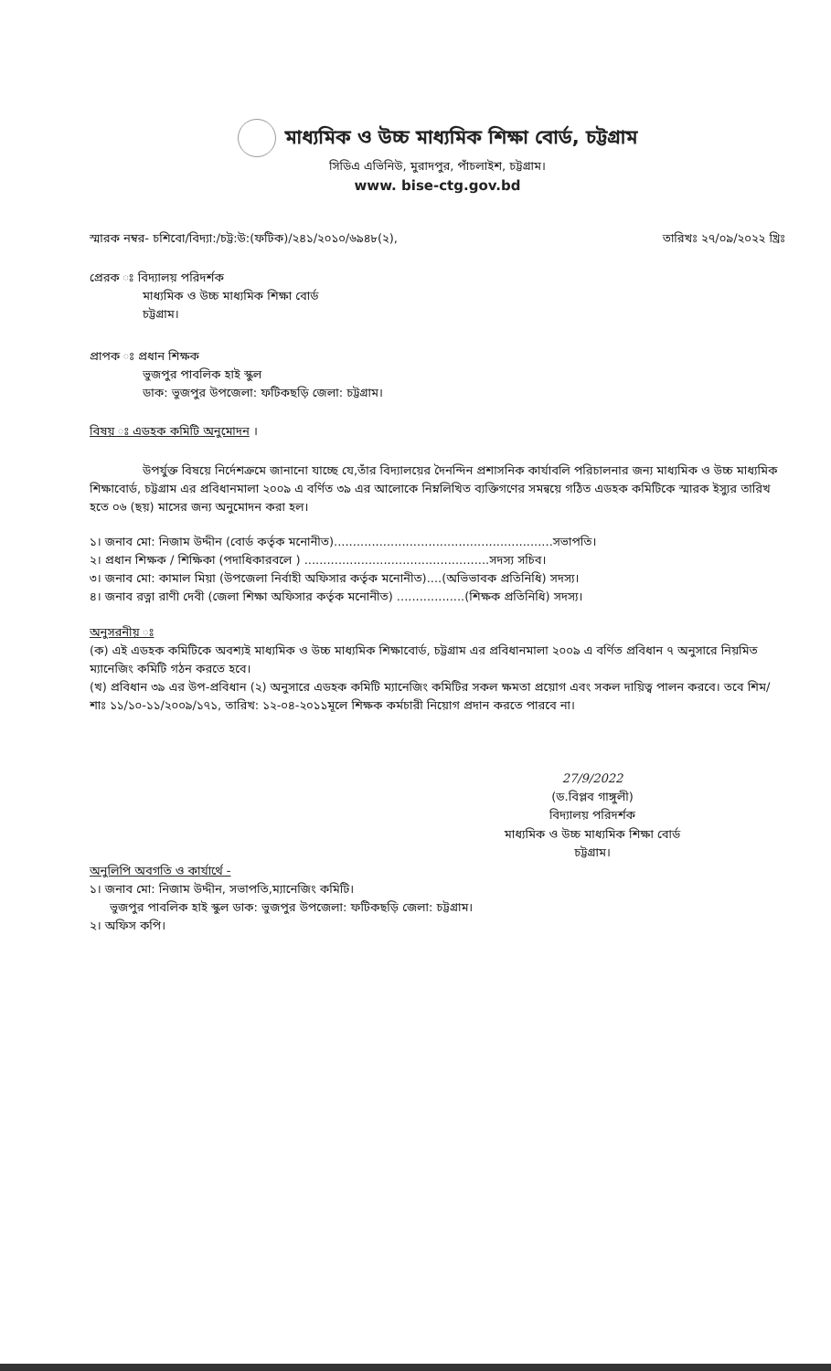মাধ্যমিক ও উচ্চ মাধ্যমিক শিক্ষা বোর্ড, চট্টগ্রাম
সিডিএ এভিনিউ, মুরাদপুর, পাঁচলাইশ, চট্টগ্রাম।
www. bise-ctg.gov.bd
স্মারক নম্বর- চশিবো/বিদ্যা:/চট্ট:উ:(ফটিক)/২৪১/২০১০/৬৯৪৮(২), তারিখঃ ২৭/০৯/২০২২ খ্রিঃ
প্রেরক ঃ বিদ্যালয় পরিদর্শক
মাধ্যমিক ও উচ্চ মাধ্যমিক শিক্ষা বোর্ড
চট্টগ্রাম।
প্রাপক ঃ প্রধান শিক্ষক
ভুজপুর পাবলিক হাই স্কুল
ডাক: ভুজপুর উপজেলা: ফটিকছড়ি জেলা: চট্টগ্রাম।
বিষয় ঃ এডহক কমিটি অনুমোদন ।
উপর্যুক্ত বিষয়ে নির্দেশক্রমে জানানো যাচ্ছে যে,তাঁর বিদ্যালয়ের দৈনন্দিন প্রশাসনিক কার্যাবলি পরিচালনার জন্য মাধ্যমিক ও উচ্চ মাধ্যমিক শিক্ষাবোর্ড, চট্টগ্রাম এর প্রবিধানমালা ২০০৯ এ বর্ণিত ৩৯ এর আলোকে নিম্নলিখিত ব্যক্তিগণের সমন্বয়ে গঠিত এডহক কমিটিকে স্মারক ইস্যুর তারিখ হতে ০৬ (ছয়) মাসের জন্য অনুমোদন করা হল।
১। জনাব মো: নিজাম উদ্দীন (বোর্ড কর্তৃক মনোনীত)..........................................................সভাপতি।
২। প্রধান শিক্ষক / শিক্ষিকা (পদাধিকারবলে ) .................................................সদস্য সচিব।
৩। জনাব মো: কামাল মিয়া (উপজেলা নির্বাহী অফিসার কর্তৃক মনোনীত)....(অভিভাবক প্রতিনিধি) সদস্য।
৪। জনাব রত্না রাণী দেবী (জেলা শিক্ষা অফিসার কর্তৃক মনোনীত) ..................(শিক্ষক প্রতিনিধি) সদস্য।
অনুসরনীয় ঃ
(ক) এই এডহক কমিটিকে অবশ্যই মাধ্যমিক ও উচ্চ মাধ্যমিক শিক্ষাবোর্ড, চট্টগ্রাম এর প্রবিধানমালা ২০০৯ এ বর্ণিত প্রবিধান ৭ অনুসারে নিয়মিত ম্যানেজিং কমিটি গঠন করতে হবে।
(খ) প্রবিধান ৩৯ এর উপ-প্রবিধান (২) অনুসারে এডহক কমিটি ম্যানেজিং কমিটির সকল ক্ষমতা প্রয়োগ এবং সকল দায়িত্ব পালন করবে। তবে শিম/শাঃ ১১/১০-১১/২০০৯/১৭১, তারিখ: ১২-০৪-২০১১মূলে শিক্ষক কর্মচারী নিয়োগ প্রদান করতে পারবে না।
27/9/2022
(ড.বিপ্লব গাঙ্গুলী)
বিদ্যালয় পরিদর্শক
মাধ্যমিক ও উচ্চ মাধ্যমিক শিক্ষা বোর্ড
চট্টগ্রাম।
অনুলিপি অবগতি ও কার্যার্থে -
১। জনাব মো: নিজাম উদ্দীন, সভাপতি,ম্যানেজিং কমিটি।
ভুজপুর পাবলিক হাই স্কুল ডাক: ভুজপুর উপজেলা: ফটিকছড়ি জেলা: চট্টগ্রাম।
২। অফিস কপি।